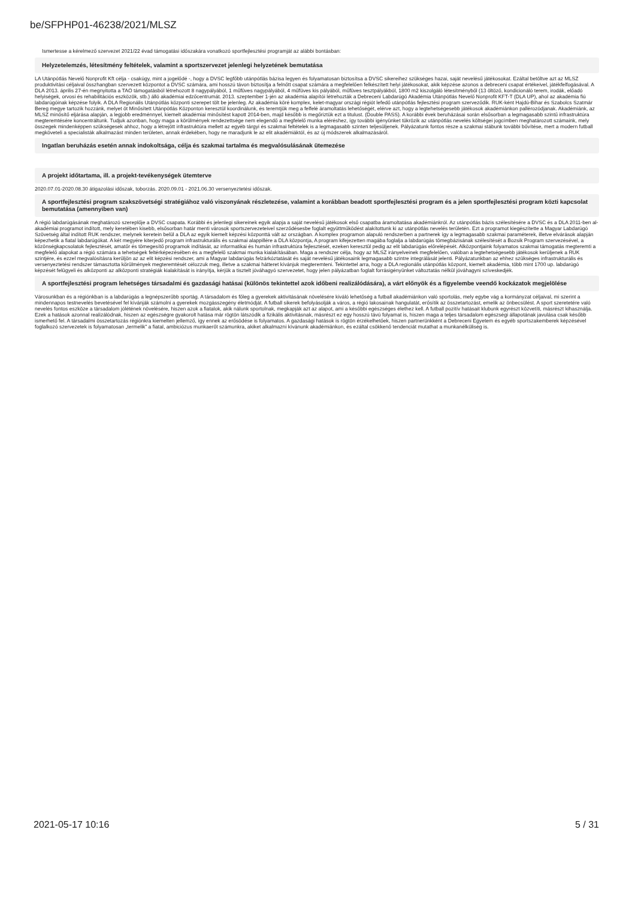be/SFPHP01-46238/2021/MLSZ
Ismertesse a kérelmező szervezet 2021/22 évad támogatási időszakára vonatkozó sportfejlesztési programját az alábbi bontásban:
Helyzetelemzés, létesítmény feltételek, valamint a sportszervezet jelenlegi helyzetének bemutatása
LA Utánpótlás Nevelő Nonprofit Kft célja - csakúgy, mint a jogelődé -, hogy a DVSC legfőbb utánpótlás bázisa legyen és folyamatosan biztosítsa a DVSC sikereihez szükséges hazai, saját nevelésű játékosokat. Ezáltal betöltve azt az MLSZ produktivitási céljaival összhangban szervezett központot a DVSC számára, ami hosszú távon biztosítja a felnőtt csapat számára a megfelelően felkészített helyi játékosokat, akik képzése azonos a debreceni csapat értékeivel, játékfelfogásával. A DLA 2013. április 27-én megnyitotta a TAO támogatásból létrehozott 8 nagypályából, 1 műfüves nagypályából, 4 műfüves kis pályából, műfüves tesztpályákból, 1800 m2 kiszolgáló létesítményből (13 öltöző, kondicionáló terem, irodák, előadó helyiségek, orvosi és rehabilitációs eszközök, stb.) álló akadémiai edzőcentrumát. 2013. szeptember 1-jén az akadémia alapítói létrehozták a Debreceni Labdarúgó Akadémia Utánpótlás Nevelő Nonprofit KFT-T (DLA UP), ahol az akadémia fiú labdarúgóinak képzése folyik. A DLA Regionális Utánpótlás központi szerepet tölt be jelenleg. Az akadémia köré komplex, kelet-magyar országi régiót lefedő utánpótlás fejlesztési program szerveződik. RUK-ként Hajdú-Bihar és Szabolcs Szatmár Bereg megye tartozik hozzánk, melyet öt Minősített Utánpótlás Központon keresztül koordinálunk, és teremtjük meg a felfelé áramoltatás lehetőségét, elérve azt, hogy a legtehetségesebb játékosok akadémiánkon pallérozódjanak. Akadémiánk, az MLSZ minősítő eljárása alapján, a legjobb eredménnyel, kiemelt akadémiai minősítést kapott 2014-ben, majd később is megőriztük ezt a titulust. (Double PASS). A korábbi évek beruházásai során elsősorban a legmagasabb szintű infrastruktúra megteremtésére koncentráltunk. Tudjuk azonban, hogy maga a körülmények rendezettsége nem elegendő a megfelelő munka eléréshez, így további igényünket tükrözik az utánpótlás nevelés költségei jogcímben meghatározott számaink, mely összegek mindenképpen szükségesek ahhoz, hogy a létrejött infrastruktúra mellett az egyéb tárgyi és szakmai feltételek is a legmagasabb szinten teljesüljenek. Pályázatunk fontos része a szakmai stábunk további bővítése, mert a modern futball megköveteli a specialisták alkalmazást minden területen, annak érdekében, hogy ne maradjunk le az elit akadémiáktól, és az új módszerek alkalmazásáról.
Ingatlan beruházás esetén annak indokoltsága, célja és szakmai tartalma és megvalósulásának ütemezése
A projekt időtartama, ill. a projekt-tevékenységek ütemterve
2020.07.01-2020.08.30 átigazolási időszak, toborzás. 2020.09.01 - 2021.06.30 versenyeztetési időszak.
A sportfejlesztési program szakszövetségi stratégiához való viszonyának részletezése, valamint a korábban beadott sportfejlesztési program és a jelen sportfejlesztési program közti kapcsolat bemutatása (amennyiben van)
A régió labdarúgásának meghatározó szereplője a DVSC csapata. Korábbi és jelenlegi sikereinek egyik alapja a saját nevelésű játékosok első csapatba áramoltatása akadémiánkról. Az utánpótlás bázis szélesítésére a DVSC és a DLA 2011-ben al-akadémiai programot indított, mely keretében kisebb, elsősorban határ menti városok sportszervezeteivel szerződésesbe foglalt együttműködést alakítottunk ki az utánpótlás nevelés területén. Ezt a programot kiegészítette a Magyar Labdarúgó Szövetség által indított RUK rendszer, melynek keretein belül a DLA az egyik kiemelt képzési központtá vált az országban. A komplex programon alapuló rendszerben a partnerek így a legmagasabb szakmai paraméterek, illetve elvárások alapján képezhetik a fiatal labdarúgókat. A két megyére kiterjedő program infrastrukturális és szakmai alappillére a DLA központja, A program kifejezetten magába foglalja a labdarúgás tömegbázisának szélesítését a Bozsik Program szervezésével, a közönségkapcsolatok fejlesztését, amatőr és tömegesítő programok indítását, az informatikai és humán infrastruktúra fejlesztését, ezeken keresztül pedig az elit labdarúgás előrelépését. Alközpontjaink folyamatos szakmai támogatás megteremti a megfelelő alapokat a régió számára a tehetségek feltérképezésében és a megfelelő szakmai munka kialakításában. Maga a rendszer célja, hogy az MLSZ irányelveinek megfelelően, valóban a legtehetségesebb játékosok kerüljenek a RUK szintjére, és ezzel megvalósításra kerüljön az az elit képzési rendszer, ami a Magyar labdarúgás felzárkóztatását és saját nevelésű játékosaink legmagasabb szintre integrálását jelenti. Pályázatunkban az ehhez szükséges infrastrukturális és versenyeztetési rendszer támasztotta körülmények megteremtését célozzuk meg, illetve a szakmai hátteret kívánjuk megteremteni. Tekintettel arra, hogy a DLA regionális utánpótlás központ, kiemelt akadémia, több mint 1700 up. labdarúgó képzését felügyeli és alközponti az alközponti stratégiák kialakítását is irányítja, kérjük a tisztelt jóváhagyó szervezetet, hogy jelen pályázatban foglalt forrásigényünket változtatás nélkül jóváhagyni szíveskedjék.
A sportfejlesztési program lehetséges társadalmi és gazdasági hatásai (különös tekintettel azok időbeni realizálódására), a várt előnyök és a figyelembe veendő kockázatok megjelölése
Városunkban és a régiónkban is a labdarúgás a legnépszerűbb sportág. A társadalom és főleg a gyerekek aktivitásának növelésére kiváló lehetőség a futball akadémiánkon való sportolás, mely egybe vág a kormányzat céljaival, mi szerint a mindennapos testnevelés bevetésével fel kívánják számolni a gyerekek mozgásszegény életmódját. A futball sikerek befolyásolják a város, a régió lakosainak hangulatát, erősítik az összetartozást, emelik az önbecsülést. A sport szeretetére való nevelés fontos eszköze a társadalom jólétének növelésére, hiszen azok a fiatalok, akik nálunk sportolnak, megkapják azt az alapot, ami a későbbi egészséges élethez kell. A futball pozitív hatásait klubunk egyrészt közvetíti, másrészt kihasználja. Ezek a hatások azonnal realizálódnak, hiszen az egészségre gyakorolt hatása már rögtön látszódik a fizikális aktivitásnak, másrészt ez egy hosszú távú folyamat is, hiszen maga a teljes társadalom egészségi állapotának javulása csak később ismerhető fel. A társadalmi összetartozás régiónkra kiemelten jellemző, így ennek az erősödése is folyamatos. A gazdasági hatások is rögtön érzékelhetőek, hiszen partnerünkként a Debreceni Egyetem és egyéb sportszakemberek képzésével foglalkozó szervezetek is folyamatosan „termelik” a fiatal, ambiciózus munkaerőt számunkra, akiket alkalmazni kívánunk akadémiánkon, és ezáltal csökkenő tendenciát mutathat a munkanélküliség is.
2021-05-17 10:16 5 / 31